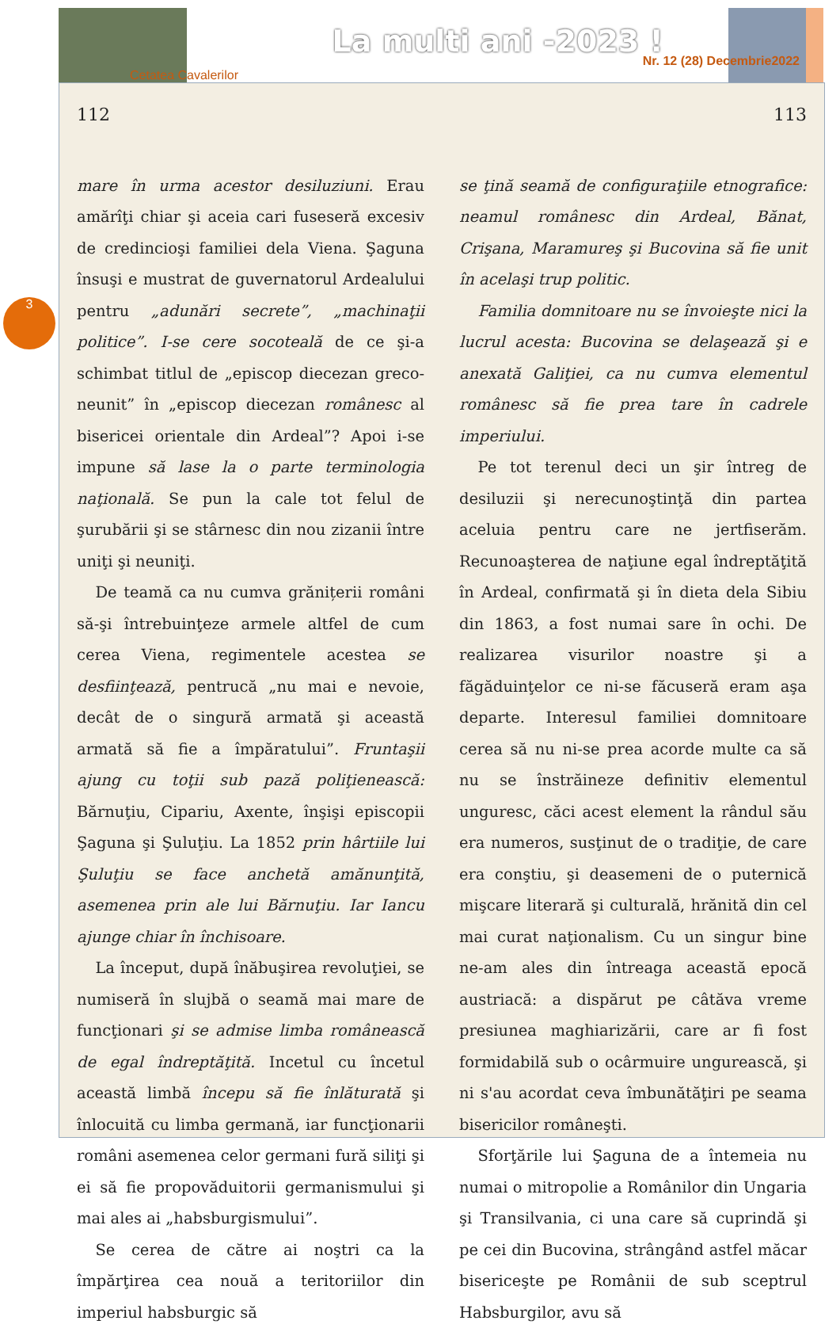La multi ani -2023 !
Cetatea Cavalerilor
Nr. 12 (28) Decembrie2022
3
112
mare în urma acestor desiluziuni. Erau amărîţi chiar şi aceia cari fuseseră excesiv de credincioşi familiei dela Viena. Şaguna însuşi e mustrat de guvernatorul Ardealului pentru „adunări secrete”, „machinaţii politice”. I-se cere socoteală de ce şi-a schimbat titlul de „episcop diecezan greco-neunit” în „episcop diecezan românesc al bisericei orientale din Ardeal”? Apoi i-se impune să lase la o parte terminologia naţională. Se pun la cale tot felul de şurubării şi se stârnesc din nou zizanii între uniţi şi neuniţi.
De teamă ca nu cumva grănițerii români să-şi întrebuinţeze armele altfel de cum cerea Viena, regimentele acestea se desfiinţează, pentrucă „nu mai e nevoie, decât de o singură armată şi această armată să fie a împăratului”. Fruntaşii ajung cu toţii sub pază poliţienească: Bărnuţiu, Cipariu, Axente, înşişi episcopii Şaguna şi Şuluţiu. La 1852 prin hârtiile lui Şuluţiu se face anchetă amănunţită, asemenea prin ale lui Bărnuţiu. Iar Iancu ajunge chiar în închisoare.
La început, după înăbuşirea revoluţiei, se numiseră în slujbă o seamă mai mare de funcţionari şi se admise limba românească de egal îndreptăţită. Incetul cu încetul această limbă începu să fie înlăturată şi înlocuită cu limba germană, iar funcţionarii români asemenea celor germani fură siliţi şi ei să fie propovăduitorii germanismului şi mai ales ai „habsburgismului”.
Se cerea de către ai noştri ca la împărţirea cea nouă a teritoriilor din imperiul habsburgic să
113
se ţină seamă de configuraţiile etnografice: neamul românesc din Ardeal, Bănat, Crişana, Maramureş şi Bucovina să fie unit în acelaşi trup politic.
Familia domnitoare nu se învoieşte nici la lucrul acesta: Bucovina se delaşează şi e anexată Galiţiei, ca nu cumva elementul românesc să fie prea tare în cadrele imperiului.
Pe tot terenul deci un şir întreg de desiluzii şi nerecunoştinţă din partea aceluia pentru care ne jertfiserăm. Recunoaşterea de naţiune egal îndreptăţită în Ardeal, confirmată şi în dieta dela Sibiu din 1863, a fost numai sare în ochi. De realizarea visurilor noastre şi a făgăduinţelor ce ni-se făcuseră eram aşa departe. Interesul familiei domnitoare cerea să nu ni-se prea acorde multe ca să nu se înstrăineze definitiv elementul unguresc, căci acest element la rândul său era numeros, susţinut de o tradiţie, de care era conştiu, şi deasemeni de o puternică mişcare literară şi culturală, hrănită din cel mai curat naţionalism. Cu un singur bine ne-am ales din întreaga această epocă austriacă: a dispărut pe câtăva vreme presiunea maghiarizării, care ar fi fost formidabilă sub o ocârmuire ungurească, şi ni s'au acordat ceva îmbunătăţiri pe seama bisericilor româneşti.
Sforţările lui Şaguna de a întemeia nu numai o mitropolie a Românilor din Ungaria şi Transilvania, ci una care să cuprindă şi pe cei din Bucovina, strângând astfel măcar bisericeşte pe Românii de sub sceptrul Habsburgilor, avu să